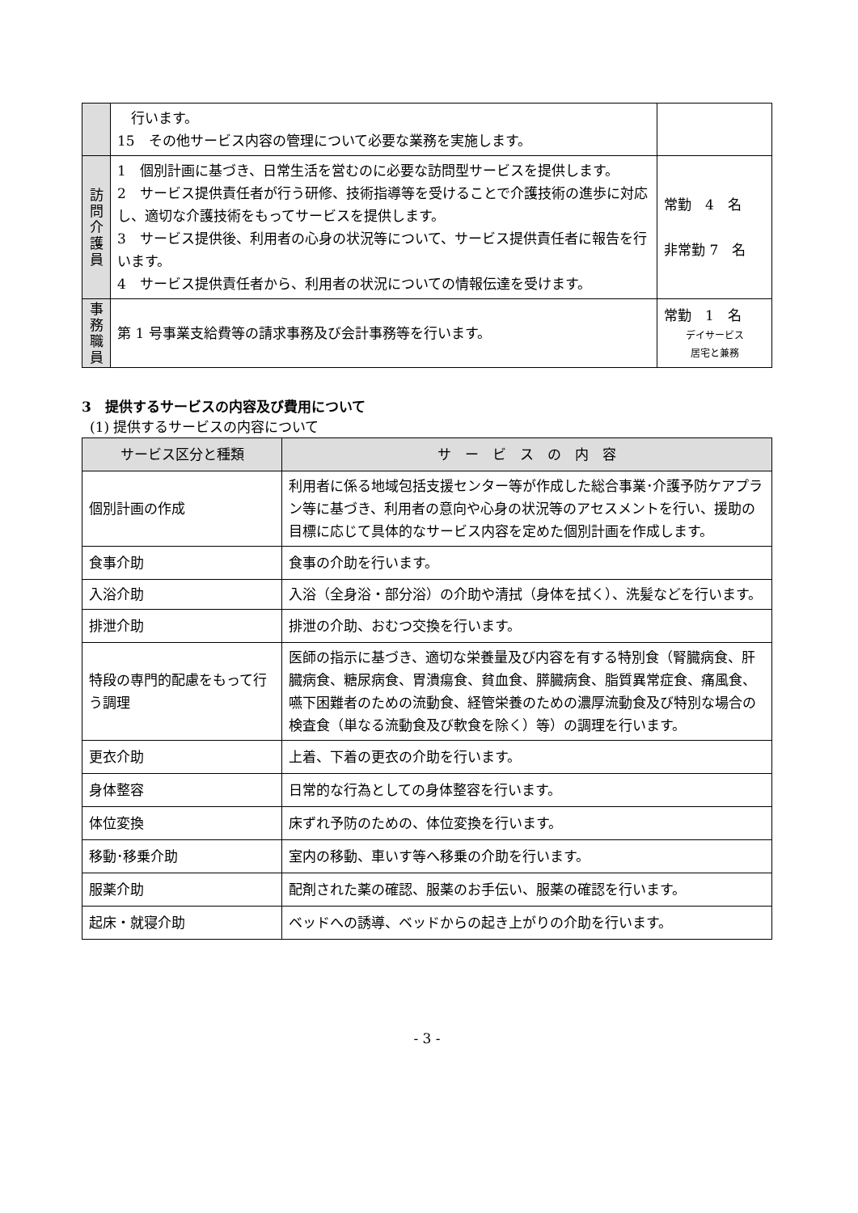| | 行います。 15 その他サービス内容の管理について必要な業務を実施します。 | |
| 訪 問 介 護 員 | 1 個別計画に基づき、日常生活を営むのに必要な訪問型サービスを提供します。 2 サービス提供責任者が行う研修、技術指導等を受けることで介護技術の進歩に対応し、適切な介護技術をもってサービスを提供します。 3 サービス提供後、利用者の心身の状況等について、サービス提供責任者に報告を行います。 4 サービス提供責任者から、利用者の状況についての情報伝達を受けます。 | 常勤 4 名 非常勤 7 名 |
| 事 務 職 員 | 第 1 号事業支給費等の請求事務及び会計事務等を行います。 | 常勤 1 名 デイサービス 居宅と兼務 |
3　提供するサービスの内容及び費用について
(1) 提供するサービスの内容について
| サービス区分と種類 | サ ー ビ ス の 内 容 |
| --- | --- |
| 個別計画の作成 | 利用者に係る地域包括支援センター等が作成した総合事業･介護予防ケアプラン等に基づき、利用者の意向や心身の状況等のアセスメントを行い、援助の目標に応じて具体的なサービス内容を定めた個別計画を作成します。 |
| 食事介助 | 食事の介助を行います。 |
| 入浴介助 | 入浴（全身浴・部分浴）の介助や清拭（身体を拭く）、洗髪などを行います。 |
| 排泄介助 | 排泄の介助、おむつ交換を行います。 |
| 特段の専門的配慮をもって行う調理 | 医師の指示に基づき、適切な栄養量及び内容を有する特別食（腎臓病食、肝臓病食、糖尿病食、胃潰瘍食、貧血食、膵臓病食、脂質異常症食、痛風食、嚥下困難者のための流動食、経管栄養のための濃厚流動食及び特別な場合の検査食（単なる流動食及び軟食を除く）等）の調理を行います。 |
| 更衣介助 | 上着、下着の更衣の介助を行います。 |
| 身体整容 | 日常的な行為としての身体整容を行います。 |
| 体位変換 | 床ずれ予防のための、体位変換を行います。 |
| 移動･移乗介助 | 室内の移動、車いす等へ移乗の介助を行います。 |
| 服薬介助 | 配剤された薬の確認、服薬のお手伝い、服薬の確認を行います。 |
| 起床・就寝介助 | ベッドへの誘導、ベッドからの起き上がりの介助を行います。 |
- 3 -